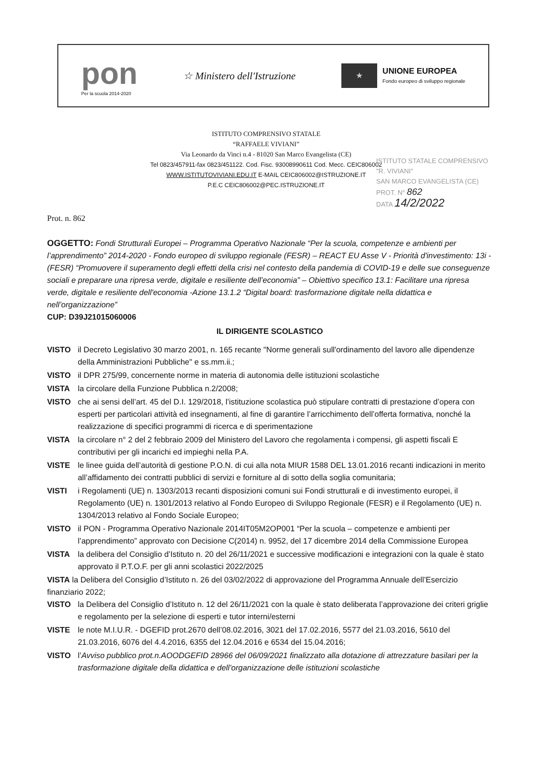pon
Per la scuola 2014-2020
☆ Ministero dell'Istruzione
★
UNIONE EUROPEA
Fondo europeo di sviluppo regionale
ISTITUTO COMPRENSIVO STATALE
“RAFFAELE VIVIANI”
Via Leonardo da Vinci n.4 - 81020 San Marco Evangelista (CE)
Tel 0823/457911-fax 0823/451122. Cod. Fisc. 93008990611 Cod. Mecc. CEIC806002
WWW.ISTITUTOVIVIANI.EDU.IT E-MAIL CEIC806002@ISTRUZIONE.IT
P.E.C CEIC806002@PEC.ISTRUZIONE.IT
ISTITUTO STATALE COMPRENSIVO
"R. VIVIANI"
SAN MARCO EVANGELISTA (CE)
PROT. N° 862
DATA 14/2/2022
Prot. n. 862
OGGETTO: Fondi Strutturali Europei – Programma Operativo Nazionale “Per la scuola, competenze e ambienti per l’apprendimento” 2014-2020 - Fondo europeo di sviluppo regionale (FESR) – REACT EU Asse V - Priorità d'investimento: 13i - (FESR) “Promuovere il superamento degli effetti della crisi nel contesto della pandemia di COVID-19 e delle sue conseguenze sociali e preparare una ripresa verde, digitale e resiliente dell’economia” – Obiettivo specifico 13.1: Facilitare una ripresa verde, digitale e resiliente dell'economia -Azione 13.1.2 “Digital board: trasformazione digitale nella didattica e nell’organizzazione”
CUP: D39J21015060006
IL DIRIGENTE SCOLASTICO
VISTO il Decreto Legislativo 30 marzo 2001, n. 165 recante "Norme generali sull'ordinamento del lavoro alle dipendenze della Amministrazioni Pubbliche" e ss.mm.ii.;
VISTO il DPR 275/99, concernente norme in materia di autonomia delle istituzioni scolastiche
VISTA la circolare della Funzione Pubblica n.2/2008;
VISTO che ai sensi dell’art. 45 del D.I. 129/2018, l’istituzione scolastica può stipulare contratti di prestazione d’opera con esperti per particolari attività ed insegnamenti, al fine di garantire l’arricchimento dell’offerta formativa, nonché la realizzazione di specifici programmi di ricerca e di sperimentazione
VISTA la circolare n° 2 del 2 febbraio 2009 del Ministero del Lavoro che regolamenta i compensi, gli aspetti fiscali E contributivi per gli incarichi ed impieghi nella P.A.
VISTE le linee guida dell’autorità di gestione P.O.N. di cui alla nota MIUR 1588 DEL 13.01.2016 recanti indicazioni in merito all’affidamento dei contratti pubblici di servizi e forniture al di sotto della soglia comunitaria;
VISTI i Regolamenti (UE) n. 1303/2013 recanti disposizioni comuni sui Fondi strutturali e di investimento europei, il Regolamento (UE) n. 1301/2013 relativo al Fondo Europeo di Sviluppo Regionale (FESR) e il Regolamento (UE) n. 1304/2013 relativo al Fondo Sociale Europeo;
VISTO il PON - Programma Operativo Nazionale 2014IT05M2OP001 “Per la scuola – competenze e ambienti per l’apprendimento” approvato con Decisione C(2014) n. 9952, del 17 dicembre 2014 della Commissione Europea
VISTA la delibera del Consiglio d’Istituto n. 20 del 26/11/2021 e successive modificazioni e integrazioni con la quale è stato approvato il P.T.O.F. per gli anni scolastici 2022/2025
VISTA la Delibera del Consiglio d’Istituto n. 26 del 03/02/2022 di approvazione del Programma Annuale dell’Esercizio finanziario 2022;
VISTO la Delibera del Consiglio d’Istituto n. 12 del 26/11/2021 con la quale è stato deliberata l’approvazione dei criteri griglie e regolamento per la selezione di esperti e tutor interni/esterni
VISTE le note M.I.U.R. - DGEFID prot.2670 dell’08.02.2016, 3021 del 17.02.2016, 5577 del 21.03.2016, 5610 del 21.03.2016, 6076 del 4.4.2016, 6355 del 12.04.2016 e 6534 del 15.04.2016;
VISTO l’Avviso pubblico prot.n.AOODGEFID 28966 del 06/09/2021 finalizzato alla dotazione di attrezzature basilari per la trasformazione digitale della didattica e dell’organizzazione delle istituzioni scolastiche